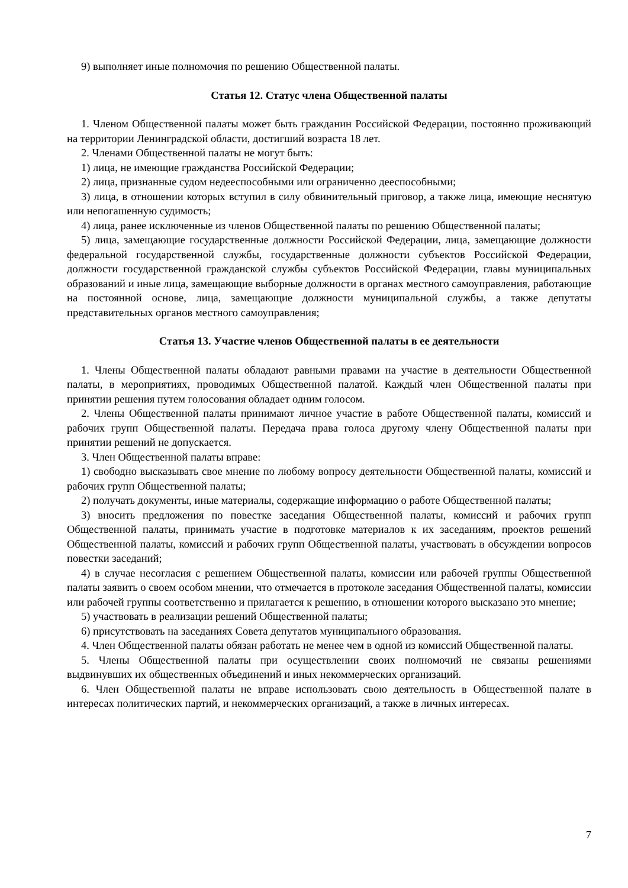9) выполняет иные полномочия по решению Общественной палаты.
Статья 12. Статус члена Общественной палаты
1. Членом Общественной палаты может быть гражданин Российской Федерации, постоянно проживающий на территории Ленинградской области, достигший возраста 18 лет.
2. Членами Общественной палаты не могут быть:
1) лица, не имеющие гражданства Российской Федерации;
2) лица, признанные судом недееспособными или ограниченно дееспособными;
3) лица, в отношении которых вступил в силу обвинительный приговор, а также лица, имеющие неснятую или непогашенную судимость;
4) лица, ранее исключенные из членов Общественной палаты по решению Общественной палаты;
5) лица, замещающие государственные должности Российской Федерации, лица, замещающие должности федеральной государственной службы, государственные должности субъектов Российской Федерации, должности государственной гражданской службы субъектов Российской Федерации, главы муниципальных образований и иные лица, замещающие выборные должности в органах местного самоуправления, работающие на постоянной основе, лица, замещающие должности муниципальной службы, а также депутаты представительных органов местного самоуправления;
Статья 13. Участие членов Общественной палаты в ее деятельности
1. Члены Общественной палаты обладают равными правами на участие в деятельности Общественной палаты, в мероприятиях, проводимых Общественной палатой. Каждый член Общественной палаты при принятии решения путем голосования обладает одним голосом.
2. Члены Общественной палаты принимают личное участие в работе Общественной палаты, комиссий и рабочих групп Общественной палаты. Передача права голоса другому члену Общественной палаты при принятии решений не допускается.
3. Член Общественной палаты вправе:
1) свободно высказывать свое мнение по любому вопросу деятельности Общественной палаты, комиссий и рабочих групп Общественной палаты;
2) получать документы, иные материалы, содержащие информацию о работе Общественной палаты;
3) вносить предложения по повестке заседания Общественной палаты, комиссий и рабочих групп Общественной палаты, принимать участие в подготовке материалов к их заседаниям, проектов решений Общественной палаты, комиссий и рабочих групп Общественной палаты, участвовать в обсуждении вопросов повестки заседаний;
4) в случае несогласия с решением Общественной палаты, комиссии или рабочей группы Общественной палаты заявить о своем особом мнении, что отмечается в протоколе заседания Общественной палаты, комиссии или рабочей группы соответственно и прилагается к решению, в отношении которого высказано это мнение;
5) участвовать в реализации решений Общественной палаты;
6) присутствовать на заседаниях Совета депутатов муниципального образования.
4. Член Общественной палаты обязан работать не менее чем в одной из комиссий Общественной палаты.
5. Члены Общественной палаты при осуществлении своих полномочий не связаны решениями выдвинувших их общественных объединений и иных некоммерческих организаций.
6. Член Общественной палаты не вправе использовать свою деятельность в Общественной палате в интересах политических партий, и некоммерческих организаций, а также в личных интересах.
7